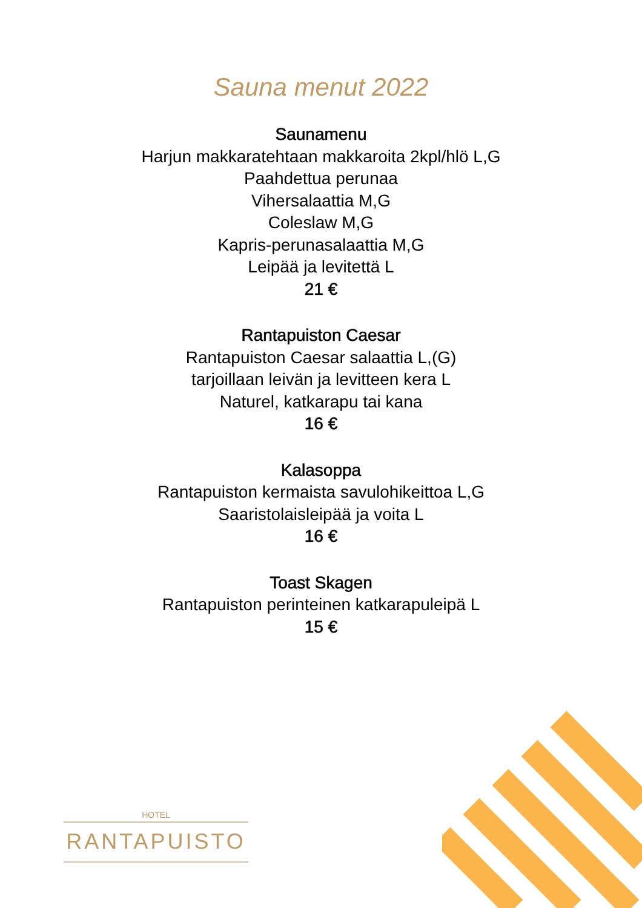Sauna menut 2022
Saunamenu
Harjun makkaratehtaan makkaroita 2kpl/hlö L,G
Paahdettua perunaa
Vihersalaattia M,G
Coleslaw M,G
Kapris-perunasalaattia M,G
Leipää ja levitettä L
21 €
Rantapuiston Caesar
Rantapuiston Caesar salaattia L,(G)
tarjoillaan leivän ja levitteen kera L
Naturel, katkarapu tai kana
16 €
Kalasoppa
Rantapuiston kermaista savulohikeittoa L,G
Saaristolaisleipää ja voita L
16 €
Toast Skagen
Rantapuiston perinteinen katkarapuleipä L
15 €
HOTEL
RANTAPUISTO